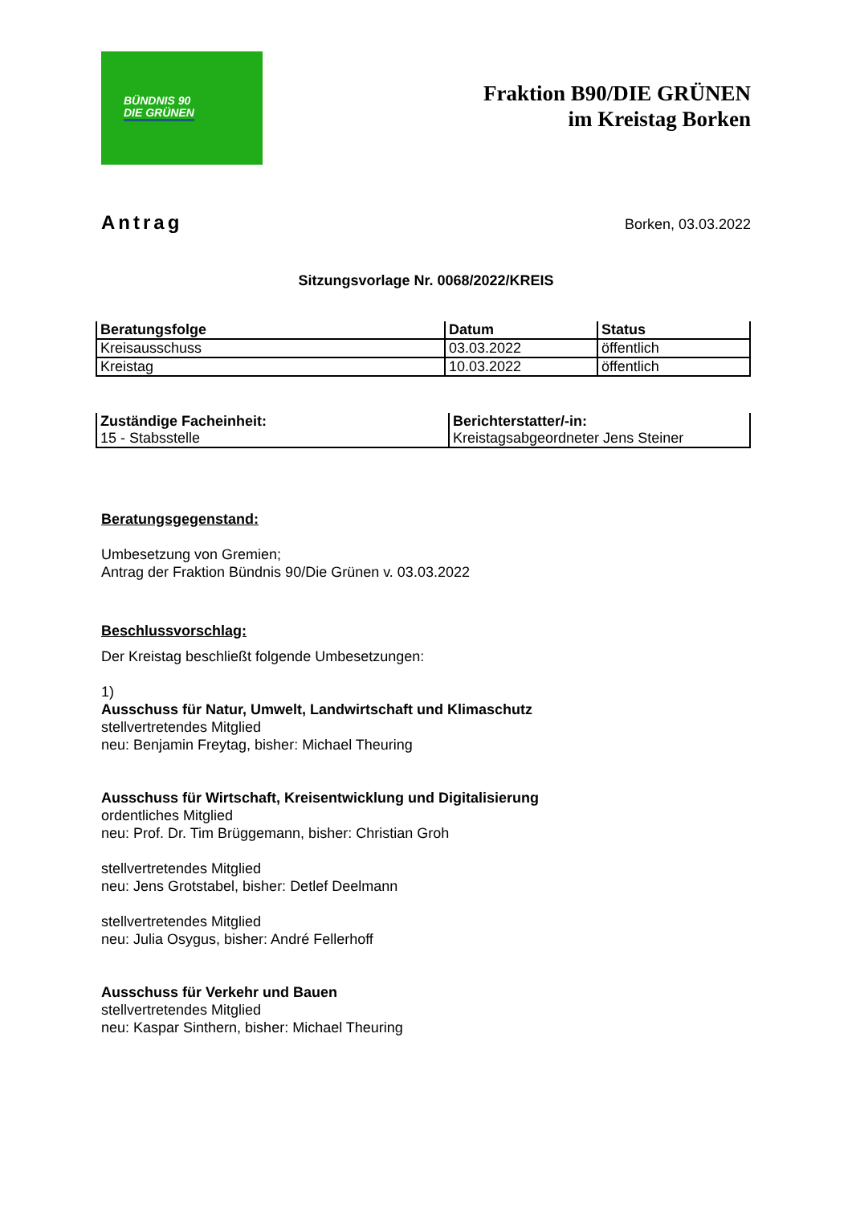BÜNDNIS 90
DIE GRÜNEN
Fraktion B90/DIE GRÜNEN
im Kreistag Borken
Antrag Borken, 03.03.2022
Sitzungsvorlage Nr. 0068/2022/KREIS
| Beratungsfolge | Datum | Status |
| --- | --- | --- |
| Kreisausschuss | 03.03.2022 | öffentlich |
| Kreistag | 10.03.2022 | öffentlich |
| Zuständige Facheinheit: | Berichterstatter/-in: |
| --- | --- |
| 15 - Stabsstelle | Kreistagsabgeordneter Jens Steiner |
Beratungsgegenstand:
Umbesetzung von Gremien;
Antrag der Fraktion Bündnis 90/Die Grünen v. 03.03.2022
Beschlussvorschlag:
Der Kreistag beschließt folgende Umbesetzungen:
1)
Ausschuss für Natur, Umwelt, Landwirtschaft und Klimaschutz
stellvertretendes Mitglied
neu: Benjamin Freytag, bisher: Michael Theuring
Ausschuss für Wirtschaft, Kreisentwicklung und Digitalisierung
ordentliches Mitglied
neu: Prof. Dr. Tim Brüggemann, bisher: Christian Groh
stellvertretendes Mitglied
neu: Jens Grotstabel, bisher: Detlef Deelmann
stellvertretendes Mitglied
neu: Julia Osygus, bisher: André Fellerhoff
Ausschuss für Verkehr und Bauen
stellvertretendes Mitglied
neu: Kaspar Sinthern, bisher: Michael Theuring